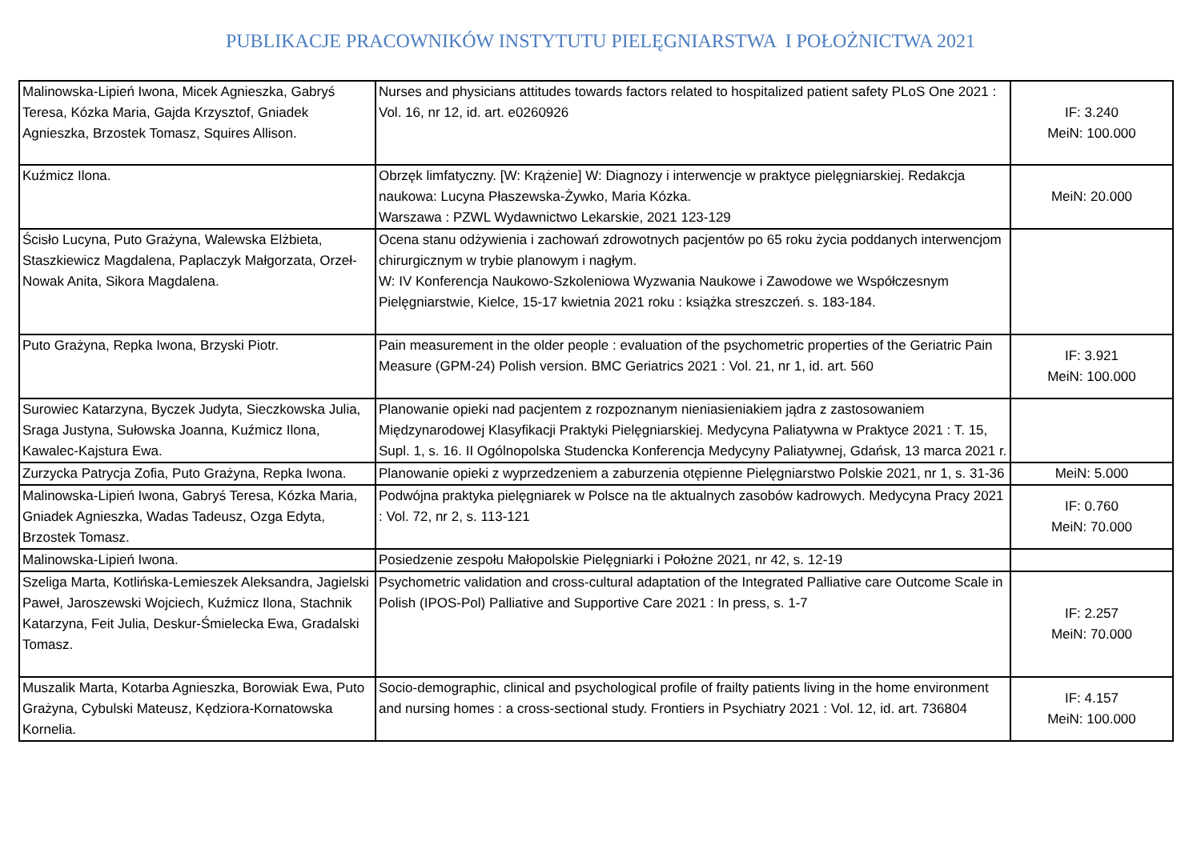PUBLIKACJE PRACOWNIKÓW INSTYTUTU PIELĘGNIARSTWA I POŁOŻNICTWA 2021
| Malinowska-Lipień Iwona, Micek Agnieszka, Gabryś Teresa, Kózka Maria, Gajda Krzysztof, Gniadek Agnieszka, Brzostek Tomasz, Squires Allison. | Nurses and physicians attitudes towards factors related to hospitalized patient safety PLoS One 2021 : Vol. 16, nr 12, id. art. e0260926 | IF: 3.240 MeiN: 100.000 |
| Kuźmicz Ilona. | Obrzęk limfatyczny. [W: Krążenie] W: Diagnozy i interwencje w praktyce pielęgniarskiej. Redakcja naukowa: Lucyna Płaszewska-Żywko, Maria Kózka. Warszawa : PZWL Wydawnictwo Lekarskie, 2021 123-129 | MeiN: 20.000 |
| Ścisło Lucyna, Puto Grażyna, Walewska Elżbieta, Staszkiewicz Magdalena, Paplaczyk Małgorzata, Orzeł-Nowak Anita, Sikora Magdalena. | Ocena stanu odżywienia i zachowań zdrowotnych pacjentów po 65 roku życia poddanych interwencjom chirurgicznym w trybie planowym i nagłym. W: IV Konferencja Naukowo-Szkoleniowa Wyzwania Naukowe i Zawodowe we Współczesnym Pielęgniarstwie, Kielce, 15-17 kwietnia 2021 roku : książka streszczeń. s. 183-184. | |
| Puto Grażyna, Repka Iwona, Brzyski Piotr. | Pain measurement in the older people : evaluation of the psychometric properties of the Geriatric Pain Measure (GPM-24) Polish version. BMC Geriatrics 2021 : Vol. 21, nr 1, id. art. 560 | IF: 3.921 MeiN: 100.000 |
| Surowiec Katarzyna, Byczek Judyta, Sieczkowska Julia, Sraga Justyna, Sułowska Joanna, Kuźmicz Ilona, Kawalec-Kajstura Ewa. | Planowanie opieki nad pacjentem z rozpoznanym nieniasieniakiem jądra z zastosowaniem Międzynarodowej Klasyfikacji Praktyki Pielęgniarskiej. Medycyna Paliatywna w Praktyce 2021 : T. 15, Supl. 1, s. 16. II Ogólnopolska Studencka Konferencja Medycyny Paliatywnej, Gdańsk, 13 marca 2021 r. | |
| Zurzycka Patrycja Zofia, Puto Grażyna, Repka Iwona. | Planowanie opieki z wyprzedzeniem a zaburzenia otępienne Pielęgniarstwo Polskie 2021, nr 1, s. 31-36 | MeiN: 5.000 |
| Malinowska-Lipień Iwona, Gabryś Teresa, Kózka Maria, Gniadek Agnieszka, Wadas Tadeusz, Ozga Edyta, Brzostek Tomasz. | Podwójna praktyka pielęgniarek w Polsce na tle aktualnych zasobów kadrowych. Medycyna Pracy 2021 : Vol. 72, nr 2, s. 113-121 | IF: 0.760 MeiN: 70.000 |
| Malinowska-Lipień Iwona. | Posiedzenie zespołu Małopolskie Pielęgniarki i Położne 2021, nr 42, s. 12-19 | |
| Szeliga Marta, Kotlińska-Lemieszek Aleksandra, Jagielski Paweł, Jaroszewski Wojciech, Kuźmicz Ilona, Stachnik Katarzyna, Feit Julia, Deskur-Śmielecka Ewa, Gradalski Tomasz. | Psychometric validation and cross-cultural adaptation of the Integrated Palliative care Outcome Scale in Polish (IPOS-Pol) Palliative and Supportive Care 2021 : In press, s. 1-7 | IF: 2.257 MeiN: 70.000 |
| Muszalik Marta, Kotarba Agnieszka, Borowiak Ewa, Puto Grażyna, Cybulski Mateusz, Kędziora-Kornatowska Kornelia. | Socio-demographic, clinical and psychological profile of frailty patients living in the home environment and nursing homes : a cross-sectional study. Frontiers in Psychiatry 2021 : Vol. 12, id. art. 736804 | IF: 4.157 MeiN: 100.000 |